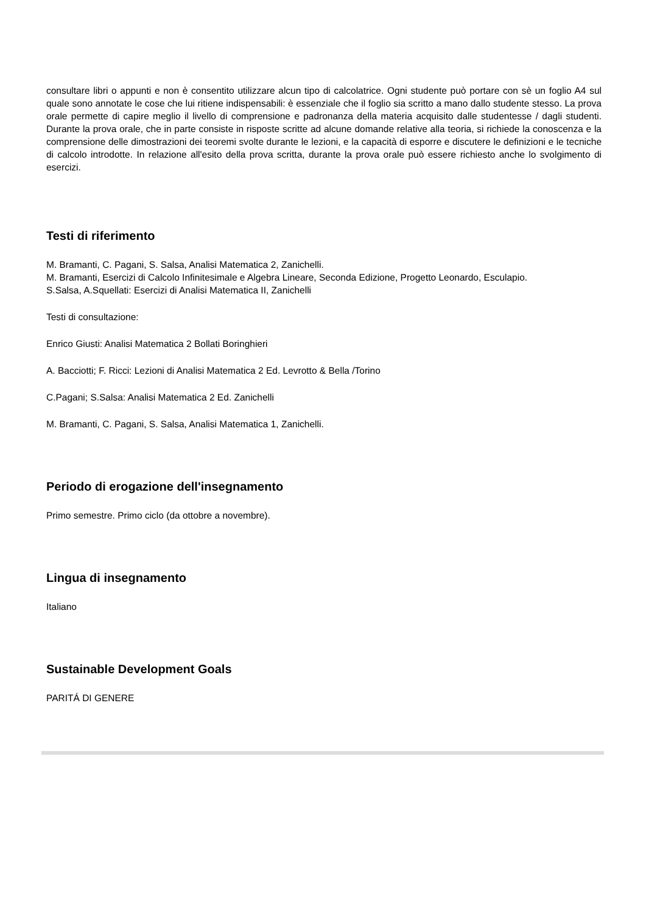consultare libri o appunti e non è consentito utilizzare alcun tipo di calcolatrice. Ogni studente può portare con sè un foglio A4 sul quale sono annotate le cose che lui ritiene indispensabili: è essenziale che il foglio sia scritto a mano dallo studente stesso. La prova orale permette di capire meglio il livello di comprensione e padronanza della materia acquisito dalle studentesse / dagli studenti. Durante la prova orale, che in parte consiste in risposte scritte ad alcune domande relative alla teoria, si richiede la conoscenza e la comprensione delle dimostrazioni dei teoremi svolte durante le lezioni, e la capacità di esporre e discutere le definizioni e le tecniche di calcolo introdotte. In relazione all'esito della prova scritta, durante la prova orale può essere richiesto anche lo svolgimento di esercizi.
Testi di riferimento
M. Bramanti, C. Pagani, S. Salsa, Analisi Matematica 2, Zanichelli.
M. Bramanti, Esercizi di Calcolo Infinitesimale e Algebra Lineare, Seconda Edizione, Progetto Leonardo, Esculapio.
S.Salsa, A.Squellati: Esercizi di Analisi Matematica II, Zanichelli
Testi di consultazione:
Enrico Giusti: Analisi Matematica 2 Bollati Boringhieri
A. Bacciotti; F. Ricci: Lezioni di Analisi Matematica 2 Ed. Levrotto & Bella /Torino
C.Pagani; S.Salsa: Analisi Matematica 2 Ed. Zanichelli
M. Bramanti, C. Pagani, S. Salsa, Analisi Matematica 1, Zanichelli.
Periodo di erogazione dell'insegnamento
Primo semestre. Primo ciclo (da ottobre a novembre).
Lingua di insegnamento
Italiano
Sustainable Development Goals
PARITÁ DI GENERE